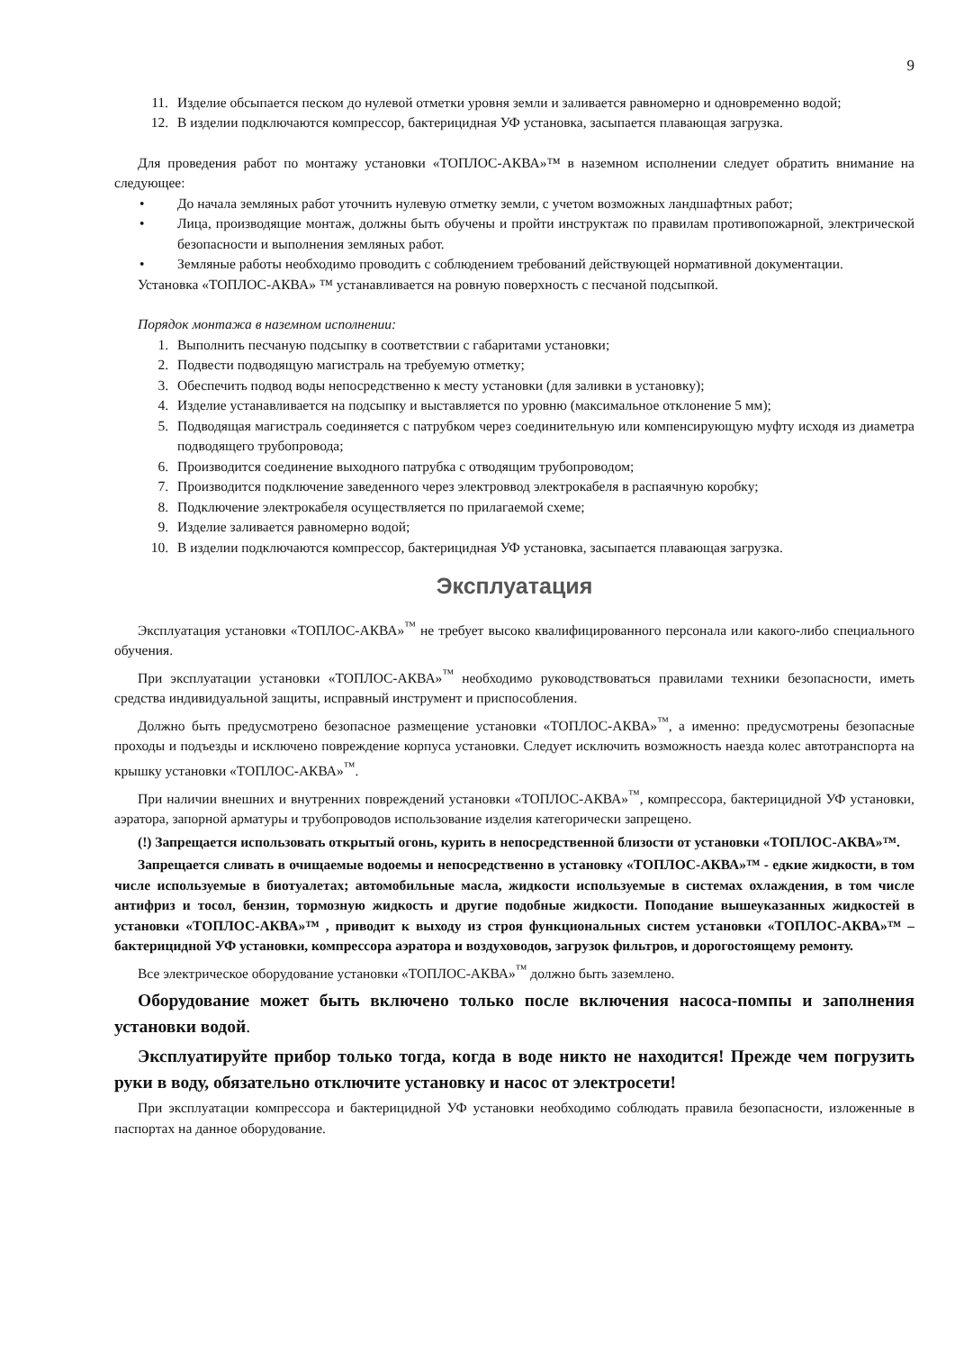9
11. Изделие обсыпается песком до нулевой отметки уровня земли и заливается равномерно и одновременно водой;
12. В изделии подключаются компрессор, бактерицидная УФ установка, засыпается плавающая загрузка.
Для проведения работ по монтажу установки «ТОПЛОС-АКВА»™ в наземном исполнении следует обратить внимание на следующее:
• До начала земляных работ уточнить нулевую отметку земли, с учетом возможных ландшафтных работ;
• Лица, производящие монтаж, должны быть обучены и пройти инструктаж по правилам противопожарной, электрической безопасности и выполнения земляных работ.
• Земляные работы необходимо проводить с соблюдением требований действующей нормативной документации.
Установка «ТОПЛОС-АКВА» ™ устанавливается на ровную поверхность с песчаной подсыпкой.
Порядок монтажа в наземном исполнении:
1. Выполнить песчаную подсыпку в соответствии с габаритами установки;
2. Подвести подводящую магистраль на требуемую отметку;
3. Обеспечить подвод воды непосредственно к месту установки (для заливки в установку);
4. Изделие устанавливается на подсыпку и выставляется по уровню (максимальное отклонение 5 мм);
5. Подводящая магистраль соединяется с патрубком через соединительную или компенсирующую муфту исходя из диаметра подводящего трубопровода;
6. Производится соединение выходного патрубка с отводящим трубопроводом;
7. Производится подключение заведенного через электроввод электрокабеля в распаячную коробку;
8. Подключение электрокабеля осуществляется по прилагаемой схеме;
9. Изделие заливается равномерно водой;
10. В изделии подключаются компрессор, бактерицидная УФ установка, засыпается плавающая загрузка.
Эксплуатация
Эксплуатация установки «ТОПЛОС-АКВА»<sup>™</sup> не требует высоко квалифицированного персонала или какого-либо специального обучения.
При эксплуатации установки «ТОПЛОС-АКВА»<sup>™</sup> необходимо руководствоваться правилами техники безопасности, иметь средства индивидуальной защиты, исправный инструмент и приспособления.
Должно быть предусмотрено безопасное размещение установки «ТОПЛОС-АКВА»<sup>™</sup>, а именно: предусмотрены безопасные проходы и подъезды и исключено повреждение корпуса установки. Следует исключить возможность наезда колес автотранспорта на крышку установки «ТОПЛОС-АКВА»<sup>™</sup>.
При наличии внешних и внутренних повреждений установки «ТОПЛОС-АКВА»<sup>™</sup>, компрессора, бактерицидной УФ установки, аэратора, запорной арматуры и трубопроводов использование изделия категорически запрещено.
(!) Запрещается использовать открытый огонь, курить в непосредственной близости от установки «ТОПЛОС-АКВА»™.
Запрещается сливать в очищаемые водоемы и непосредственно в установку «ТОПЛОС-АКВА»™ - едкие жидкости, в том числе используемые в биотуалетах; автомобильные масла, жидкости используемые в системах охлаждения, в том числе антифриз и тосол, бензин, тормозную жидкость и другие подобные жидкости. Поподание вышеуказанных жидкостей в установки «ТОПЛОС-АКВА»™ , приводит к выходу из строя функциональных систем установки «ТОПЛОС-АКВА»™ – бактерицидной УФ установки, компрессора аэратора и воздуховодов, загрузок фильтров, и дорогостоящему ремонту.
Все электрическое оборудование установки «ТОПЛОС-АКВА»<sup>™</sup> должно быть заземлено.
Оборудование может быть включено только после включения насоса-помпы и заполнения установки водой.
Эксплуатируйте прибор только тогда, когда в воде никто не находится! Прежде чем погрузить руки в воду, обязательно отключите установку и насос от электросети!
При эксплуатации компрессора и бактерицидной УФ установки необходимо соблюдать правила безопасности, изложенные в паспортах на данное оборудование.